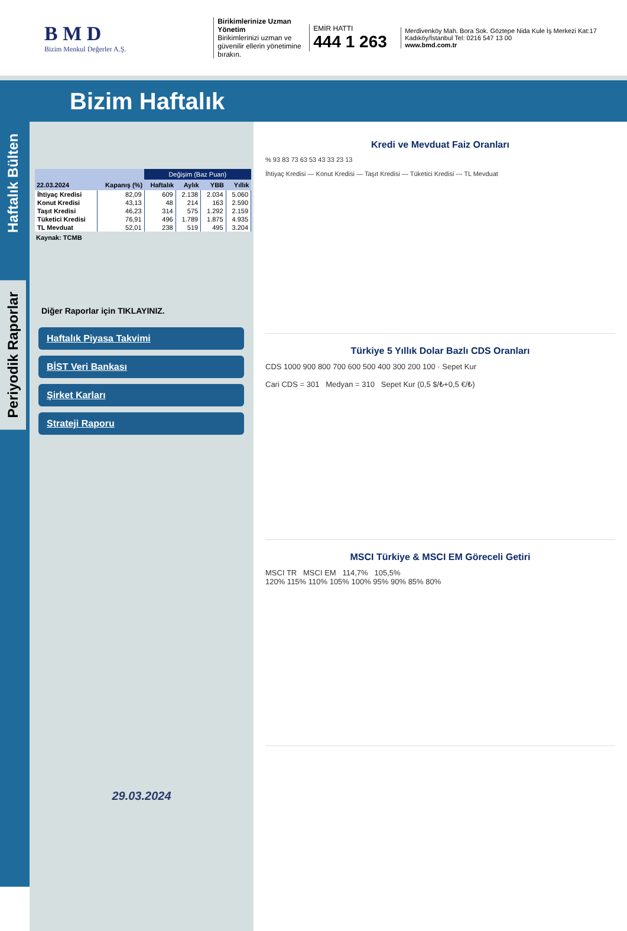B M D
Bizim Menkul Değerler A.Ş.
Birikimlerinize Uzman Yönetim
Birikimlerinizi uzman ve güvenilir ellerin yönetimine bırakın.
EMİR HATTI
444 1 263
Merdivenköy Mah. Bora Sok. Göztepe Nida Kule İş Merkezi Kat:17 Kadıköy/İstanbul Tel: 0216 547 13 00
www.bmd.com.tr
Bizim Haftalık
Haftalık Bülten
Periyodik Raporlar
| | | Değişim (Baz Puan) | | | |
| --- | --- | --- | --- | --- | --- |
| 22.03.2024 | Kapanış (%) | Haftalık | Aylık | YBB | Yıllık |
| İhtiyaç Kredisi | 82,09 | 609 | 2.138 | 2.034 | 5.060 |
| Konut Kredisi | 43,13 | 48 | 214 | 163 | 2.590 |
| Taşıt Kredisi | 46,23 | 314 | 575 | 1.292 | 2.159 |
| Tüketici Kredisi | 76,91 | 496 | 1.789 | 1.875 | 4.935 |
| TL Mevduat | 52,01 | 238 | 519 | 495 | 3.204 |
Kaynak: TCMB
Diğer Raporlar için TIKLAYINIZ.
Haftalık Piyasa Takvimi
BİST Veri Bankası
Şirket Karları
Strateji Raporu
29.03.2024
Kredi ve Mevduat Faiz Oranları
% 93 83 73 63 53 43 33 23 13
İhtiyaç Kredisi — Konut Kredisi — Taşıt Kredisi — Tüketici Kredisi --- TL Mevduat
Türkiye 5 Yıllık Dolar Bazlı CDS Oranları
CDS 1000 900 800 700 600 500 400 300 200 100 · Sepet Kur
Cari CDS = 301 Medyan = 310 Sepet Kur (0,5 $/₺+0,5 €/₺)
MSCI Türkiye & MSCI EM Göreceli Getiri
MSCI TR MSCI EM 114,7% 105,5%
120% 115% 110% 105% 100% 95% 90% 85% 80%